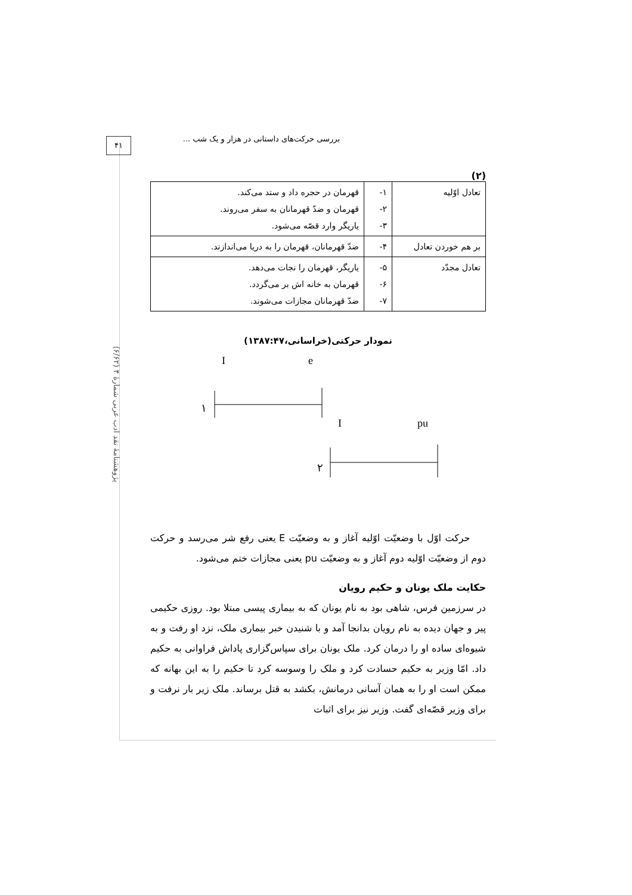بررسی حرکت‌های داستانی در هزار و یک شب ...
۴۱
پژوهشنامهٔ نقد ادب عربی شمارهٔ ۴ (۶/۶۲)
(۲)
| تعادل اوّلیه | ۱- ۲- ۳- | قهرمان در حجره داد و ستد می‌کند. قهرمان و ضدّ قهرمانان به سفر می‌روند. یاریگر وارد قصّه می‌شود. |
| بر هم خوردن تعادل | ۴- | ضدّ قهرمانان، قهرمان را به دریا می‌اندازند. |
| تعادل مجدّد | ۵- ۶- ۷- | یاریگر، قهرمان را نجات می‌دهد. قهرمان به خانه اش بر می‌گردد. ضدّ قهرمانان مجازات می‌شوند. |
نمودار حرکتی(خراسانی،۱۳۸۷:۴۷)
I
e
۱
I
pu
۲
حرکت اوّل با وضعیّت اوّلیه آغاز و به وضعیّت E یعنی رفع شر می‌رسد و حرکت دوم از وضعیّت اوّلیه دوم آغاز و به وضعیّت pu یعنی مجازات ختم می‌شود.
حکایت ملک یونان و حکیم رویان
در سرزمین فرس، شاهی بود به نام یونان که به بیماری پیسی مبتلا بود. روزی حکیمی پیر و جهان دیده به نام رویان بدانجا آمد و با شنیدن خبر بیماری ملک، نزد او رفت و به شیوه‌ای ساده او را درمان کرد. ملک یونان برای سپاس‌گزاری پاداش فراوانی به حکیم داد. امّا وزیر به حکیم حسادت کرد و ملک را وسوسه کرد تا حکیم را به این بهانه که ممکن است او را به همان آسانی درمانش، بکشد به قتل برساند. ملک زیر بار نرفت و برای وزیر قصّه‌ای گفت. وزیر نیز برای اثبات